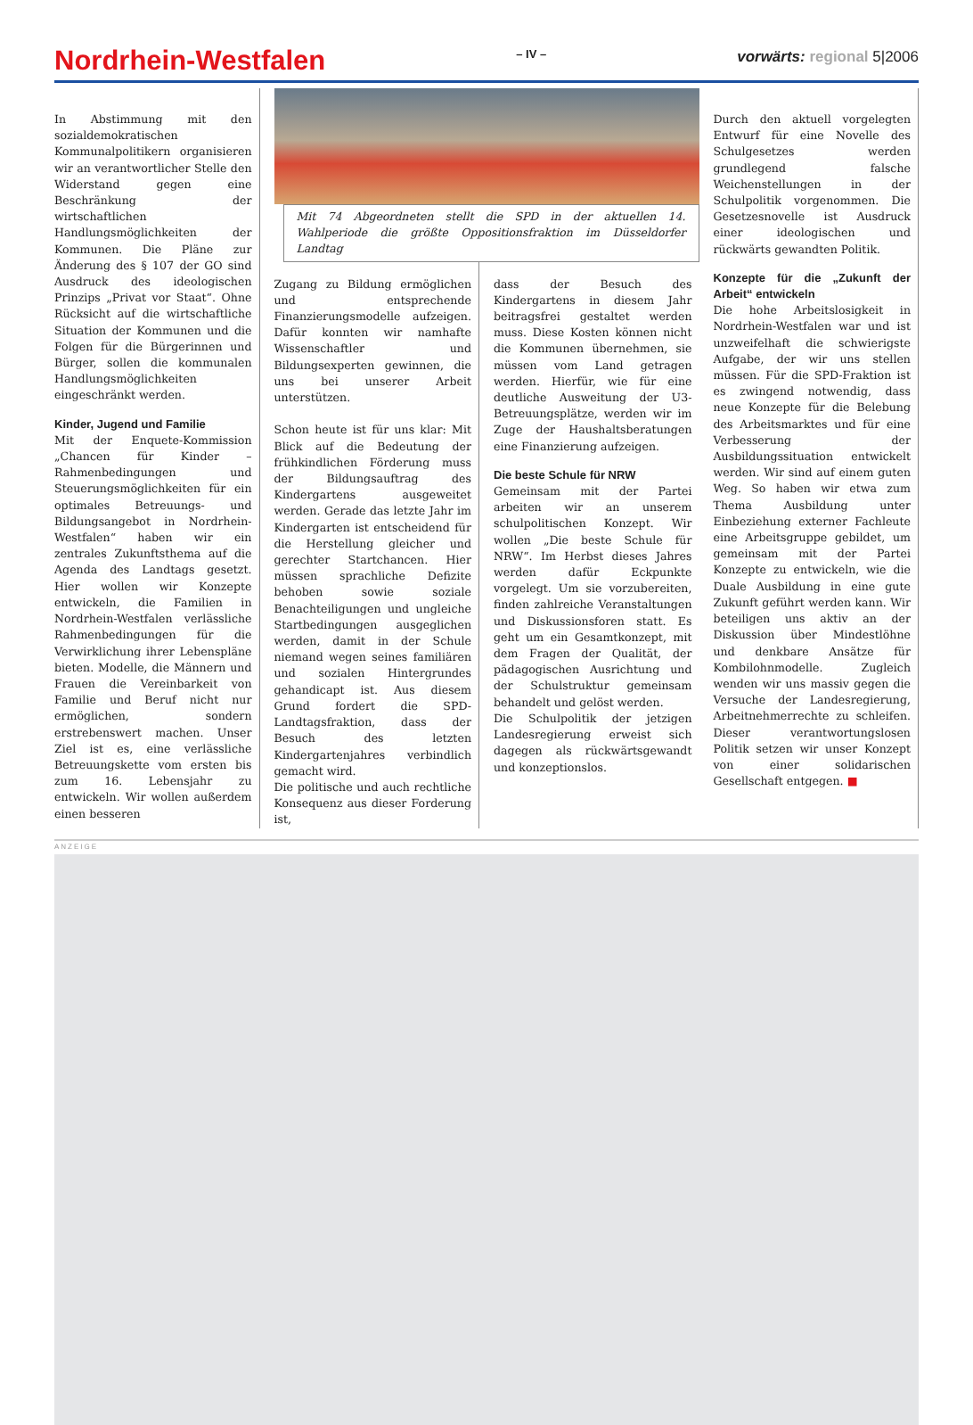Nordrhein-Westfalen
– IV –
vorwärts: regional 5|2006
In Abstimmung mit den sozialdemokratischen Kommunalpolitikern organisieren wir an verantwortlicher Stelle den Widerstand gegen eine Beschränkung der wirtschaftlichen Handlungsmöglichkeiten der Kommunen. Die Pläne zur Änderung des § 107 der GO sind Ausdruck des ideologischen Prinzips „Privat vor Staat“. Ohne Rücksicht auf die wirtschaftliche Situation der Kommunen und die Folgen für die Bürgerinnen und Bürger, sollen die kommunalen Handlungsmöglichkeiten eingeschränkt werden.
Kinder, Jugend und Familie
Mit der Enquete-Kommission „Chancen für Kinder – Rahmenbedingungen und Steuerungsmöglichkeiten für ein optimales Betreuungs- und Bildungsangebot in Nordrhein-Westfalen“ haben wir ein zentrales Zukunftsthema auf die Agenda des Landtags gesetzt. Hier wollen wir Konzepte entwickeln, die Familien in Nordrhein-Westfalen verlässliche Rahmenbedingungen für die Verwirklichung ihrer Lebenspläne bieten. Modelle, die Männern und Frauen die Vereinbarkeit von Familie und Beruf nicht nur ermöglichen, sondern erstrebenswert machen. Unser Ziel ist es, eine verlässliche Betreuungskette vom ersten bis zum 16. Lebensjahr zu entwickeln. Wir wollen außerdem einen besseren
Mit 74 Abgeordneten stellt die SPD in der aktuellen 14. Wahlperiode die größte Oppositionsfraktion im Düsseldorfer Landtag
Durch den aktuell vorgelegten Entwurf für eine Novelle des Schulgesetzes werden grundlegend falsche Weichenstellungen in der Schulpolitik vorgenommen. Die Gesetzesnovelle ist Ausdruck einer ideologischen und rückwärts gewandten Politik.
Konzepte für die „Zukunft der Arbeit“ entwickeln
Die hohe Arbeitslosigkeit in Nordrhein-Westfalen war und ist unzweifelhaft die schwierigste Aufgabe, der wir uns stellen müssen. Für die SPD-Fraktion ist es zwingend notwendig, dass neue Konzepte für die Belebung des Arbeitsmarktes und für eine Verbesserung der Ausbildungssituation entwickelt werden. Wir sind auf einem guten Weg. So haben wir etwa zum Thema Ausbildung unter Einbeziehung externer Fachleute eine Arbeitsgruppe gebildet, um gemeinsam mit der Partei Konzepte zu entwickeln, wie die Duale Ausbildung in eine gute Zukunft geführt werden kann. Wir beteiligen uns aktiv an der Diskussion über Mindestlöhne und denkbare Ansätze für Kombilohnmodelle. Zugleich wenden wir uns massiv gegen die Versuche der Landesregierung, Arbeitnehmerrechte zu schleifen. Dieser verantwortungslosen Politik setzen wir unser Konzept von einer solidarischen Gesellschaft entgegen. ■
Zugang zu Bildung ermöglichen und entsprechende Finanzierungsmodelle aufzeigen. Dafür konnten wir namhafte Wissenschaftler und Bildungsexperten gewinnen, die uns bei unserer Arbeit unterstützen.
Schon heute ist für uns klar: Mit Blick auf die Bedeutung der frühkindlichen Förderung muss der Bildungsauftrag des Kindergartens ausgeweitet werden. Gerade das letzte Jahr im Kindergarten ist entscheidend für die Herstellung gleicher und gerechter Startchancen. Hier müssen sprachliche Defizite behoben sowie soziale Benachteiligungen und ungleiche Startbedingungen ausgeglichen werden, damit in der Schule niemand wegen seines familiären und sozialen Hintergrundes gehandicapt ist. Aus diesem Grund fordert die SPD-Landtagsfraktion, dass der Besuch des letzten Kindergartenjahres verbindlich gemacht wird.
Die politische und auch rechtliche Konsequenz aus dieser Forderung ist,
dass der Besuch des Kindergartens in diesem Jahr beitragsfrei gestaltet werden muss. Diese Kosten können nicht die Kommunen übernehmen, sie müssen vom Land getragen werden. Hierfür, wie für eine deutliche Ausweitung der U3-Betreuungsplätze, werden wir im Zuge der Haushaltsberatungen eine Finanzierung aufzeigen.
Die beste Schule für NRW
Gemeinsam mit der Partei arbeiten wir an unserem schulpolitischen Konzept. Wir wollen „Die beste Schule für NRW“. Im Herbst dieses Jahres werden dafür Eckpunkte vorgelegt. Um sie vorzubereiten, finden zahlreiche Veranstaltungen und Diskussionsforen statt. Es geht um ein Gesamtkonzept, mit dem Fragen der Qualität, der pädagogischen Ausrichtung und der Schulstruktur gemeinsam behandelt und gelöst werden.
Die Schulpolitik der jetzigen Landesregierung erweist sich dagegen als rückwärtsgewandt und konzeptionslos.
ANZEIGE